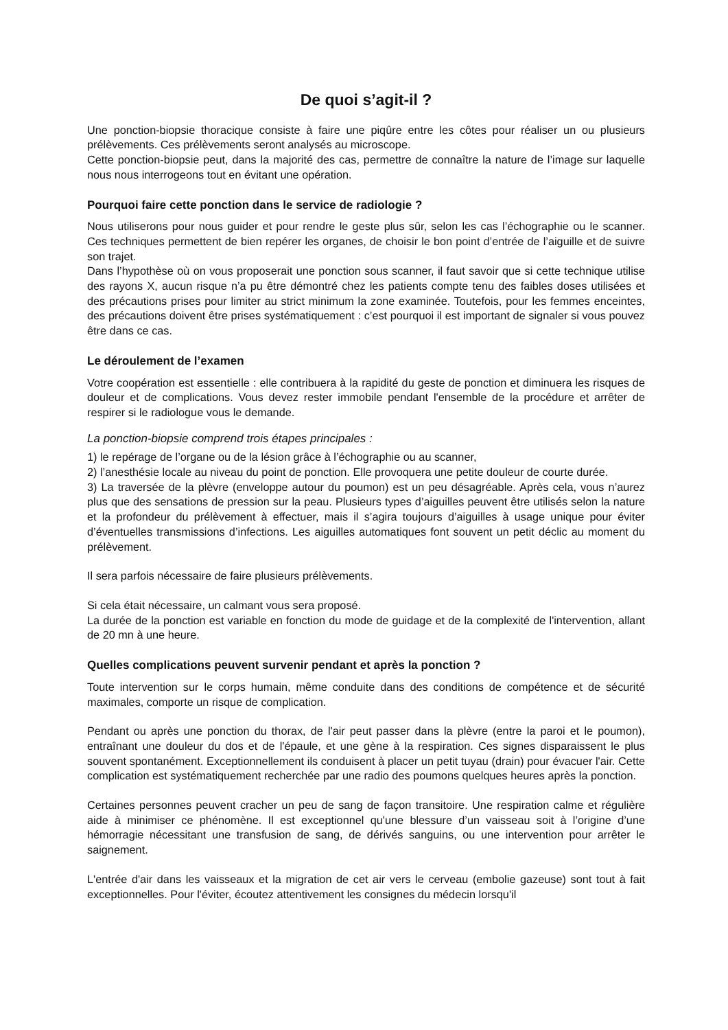De quoi s’agit-il ?
Une ponction-biopsie thoracique consiste à faire une piqûre entre les côtes pour réaliser un ou plusieurs prélèvements. Ces prélèvements seront analysés au microscope.
Cette ponction-biopsie peut, dans la majorité des cas, permettre de connaître la nature de l’image sur laquelle nous nous interrogeons tout en évitant une opération.
Pourquoi faire cette ponction dans le service de radiologie ?
Nous utiliserons pour nous guider et pour rendre le geste plus sûr, selon les cas l’échographie ou le scanner. Ces techniques permettent de bien repérer les organes, de choisir le bon point d’entrée de l’aiguille et de suivre son trajet.
Dans l’hypothèse où on vous proposerait une ponction sous scanner, il faut savoir que si cette technique utilise des rayons X, aucun risque n’a pu être démontré chez les patients compte tenu des faibles doses utilisées et des précautions prises pour limiter au strict minimum la zone examinée. Toutefois, pour les femmes enceintes, des précautions doivent être prises systématiquement : c’est pourquoi il est important de signaler si vous pouvez être dans ce cas.
Le déroulement de l’examen
Votre coopération est essentielle : elle contribuera à la rapidité du geste de ponction et diminuera les risques de douleur et de complications. Vous devez rester immobile pendant l'ensemble de la procédure et arrêter de respirer si le radiologue vous le demande.
La ponction-biopsie comprend trois étapes principales :
1) le repérage de l’organe ou de la lésion grâce à l’échographie ou au scanner,
2) l’anesthésie locale au niveau du point de ponction. Elle provoquera une petite douleur de courte durée.
3) La traversée de la plèvre (enveloppe autour du poumon) est un peu désagréable. Après cela, vous n’aurez plus que des sensations de pression sur la peau. Plusieurs types d’aiguilles peuvent être utilisés selon la nature et la profondeur du prélèvement à effectuer, mais il s’agira toujours d’aiguilles à usage unique pour éviter d’éventuelles transmissions d’infections. Les aiguilles automatiques font souvent un petit déclic au moment du prélèvement.
Il sera parfois nécessaire de faire plusieurs prélèvements.
Si cela était nécessaire, un calmant vous sera proposé.
La durée de la ponction est variable en fonction du mode de guidage et de la complexité de l'intervention, allant de 20 mn à une heure.
Quelles complications peuvent survenir pendant et après la ponction ?
Toute intervention sur le corps humain, même conduite dans des conditions de compétence et de sécurité maximales, comporte un risque de complication.
Pendant ou après une ponction du thorax, de l'air peut passer dans la plèvre (entre la paroi et le poumon), entraînant une douleur du dos et de l'épaule, et une gène à la respiration. Ces signes disparaissent le plus souvent spontanément. Exceptionnellement ils conduisent à placer un petit tuyau (drain) pour évacuer l'air. Cette complication est systématiquement recherchée par une radio des poumons quelques heures après la ponction.
Certaines personnes peuvent cracher un peu de sang de façon transitoire. Une respiration calme et régulière aide à minimiser ce phénomène. Il est exceptionnel qu'une blessure d’un vaisseau soit à l’origine d’une hémorragie nécessitant une transfusion de sang, de dérivés sanguins, ou une intervention pour arrêter le saignement.
L'entrée d'air dans les vaisseaux et la migration de cet air vers le cerveau (embolie gazeuse) sont tout à fait exceptionnelles. Pour l'éviter, écoutez attentivement les consignes du médecin lorsqu'il